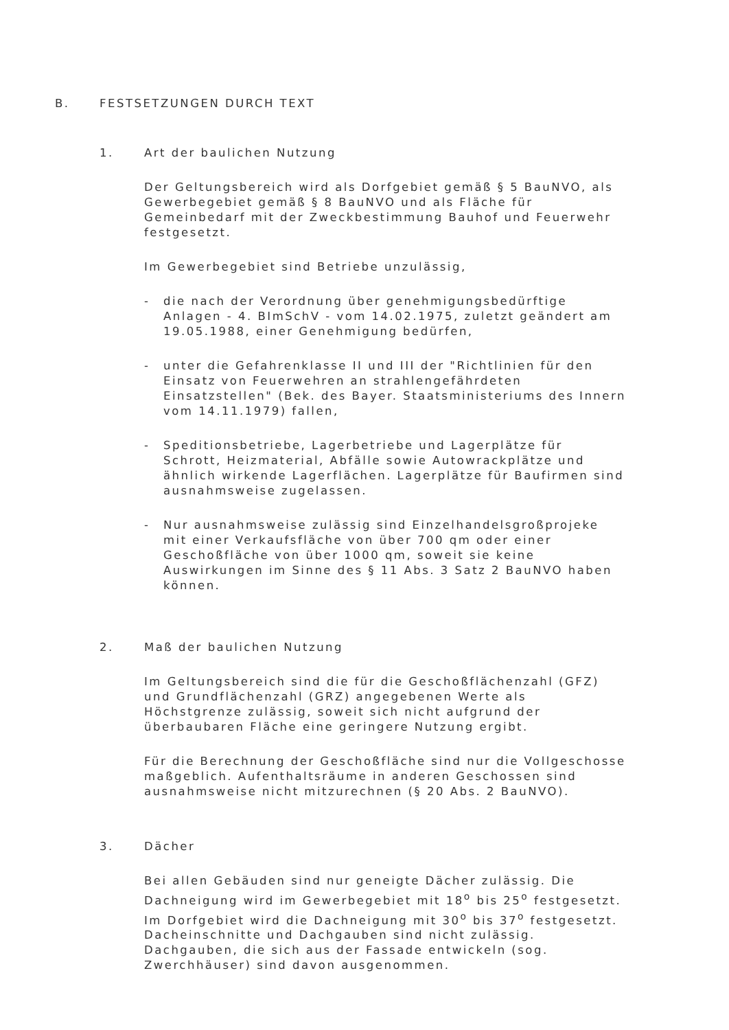B. FESTSETZUNGEN DURCH TEXT
1. Art der baulichen Nutzung
Der Geltungsbereich wird als Dorfgebiet gemäß § 5 BauNVO, als Gewerbegebiet gemäß § 8 BauNVO und als Fläche für Gemeinbedarf mit der Zweckbestimmung Bauhof und Feuerwehr festgesetzt.
Im Gewerbegebiet sind Betriebe unzulässig,
- die nach der Verordnung über genehmigungsbedürftige Anlagen - 4. BImSchV - vom 14.02.1975, zuletzt geändert am 19.05.1988, einer Genehmigung bedürfen,
- unter die Gefahrenklasse II und III der "Richtlinien für den Einsatz von Feuerwehren an strahlengefährdeten Einsatzstellen" (Bek. des Bayer. Staatsministeriums des Innern vom 14.11.1979) fallen,
- Speditionsbetriebe, Lagerbetriebe und Lagerplätze für Schrott, Heizmaterial, Abfälle sowie Autowrackplätze und ähnlich wirkende Lagerflächen. Lagerplätze für Baufirmen sind ausnahmsweise zugelassen.
- Nur ausnahmsweise zulässig sind Einzelhandelsgroßprojeke mit einer Verkaufsfläche von über 700 qm oder einer Geschoßfläche von über 1000 qm, soweit sie keine Auswirkungen im Sinne des § 11 Abs. 3 Satz 2 BauNVO haben können.
2. Maß der baulichen Nutzung
Im Geltungsbereich sind die für die Geschoßflächenzahl (GFZ) und Grundflächenzahl (GRZ) angegebenen Werte als Höchstgrenze zulässig, soweit sich nicht aufgrund der überbaubaren Fläche eine geringere Nutzung ergibt.
Für die Berechnung der Geschoßfläche sind nur die Vollgeschosse maßgeblich. Aufenthaltsräume in anderen Geschossen sind ausnahmsweise nicht mitzurechnen (§ 20 Abs. 2 BauNVO).
3. Dächer
Bei allen Gebäuden sind nur geneigte Dächer zulässig. Die Dachneigung wird im Gewerbegebiet mit 18<sup>o</sup> bis 25<sup>o</sup> festgesetzt. Im Dorfgebiet wird die Dachneigung mit 30<sup>o</sup> bis 37<sup>o</sup> festgesetzt. Dacheinschnitte und Dachgauben sind nicht zulässig. Dachgauben, die sich aus der Fassade entwickeln (sog. Zwerchhäuser) sind davon ausgenommen.